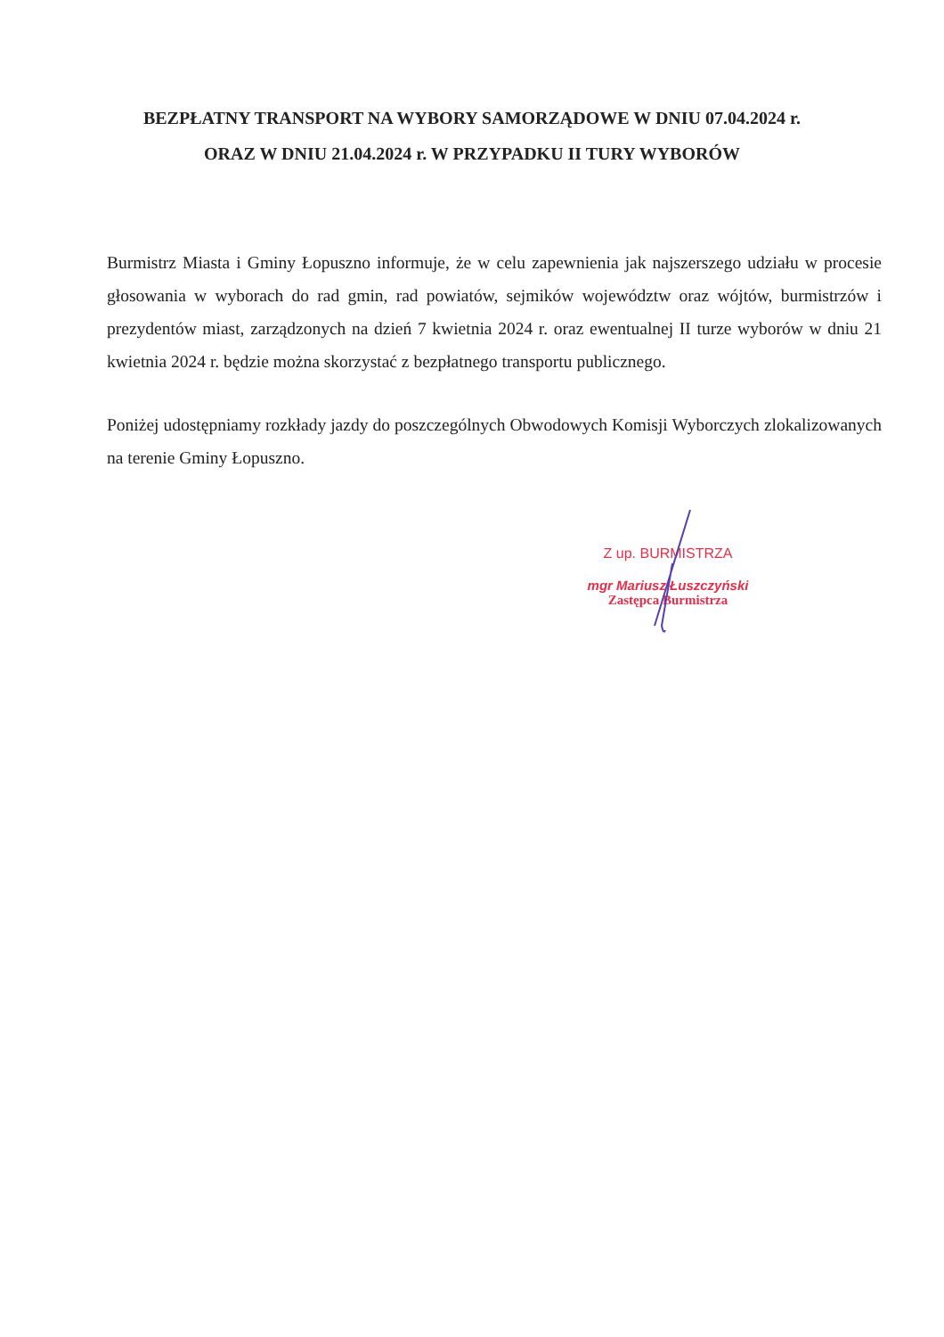BEZPŁATNY TRANSPORT NA WYBORY SAMORZĄDOWE W DNIU 07.04.2024 r.
ORAZ W DNIU 21.04.2024 r. W PRZYPADKU II TURY WYBORÓW
Burmistrz Miasta i Gminy Łopuszno informuje, że w celu zapewnienia jak najszerszego udziału w procesie głosowania w wyborach do rad gmin, rad powiatów, sejmików województw oraz wójtów, burmistrzów i prezydentów miast, zarządzonych na dzień 7 kwietnia 2024 r. oraz ewentualnej II turze wyborów w dniu 21 kwietnia 2024 r. będzie można skorzystać z bezpłatnego transportu publicznego.
Poniżej udostępniamy rozkłady jazdy do poszczególnych Obwodowych Komisji Wyborczych zlokalizowanych na terenie Gminy Łopuszno.
Z up. BURMISTRZA
mgr Mariusz Łuszczyński
Zastępca Burmistrza